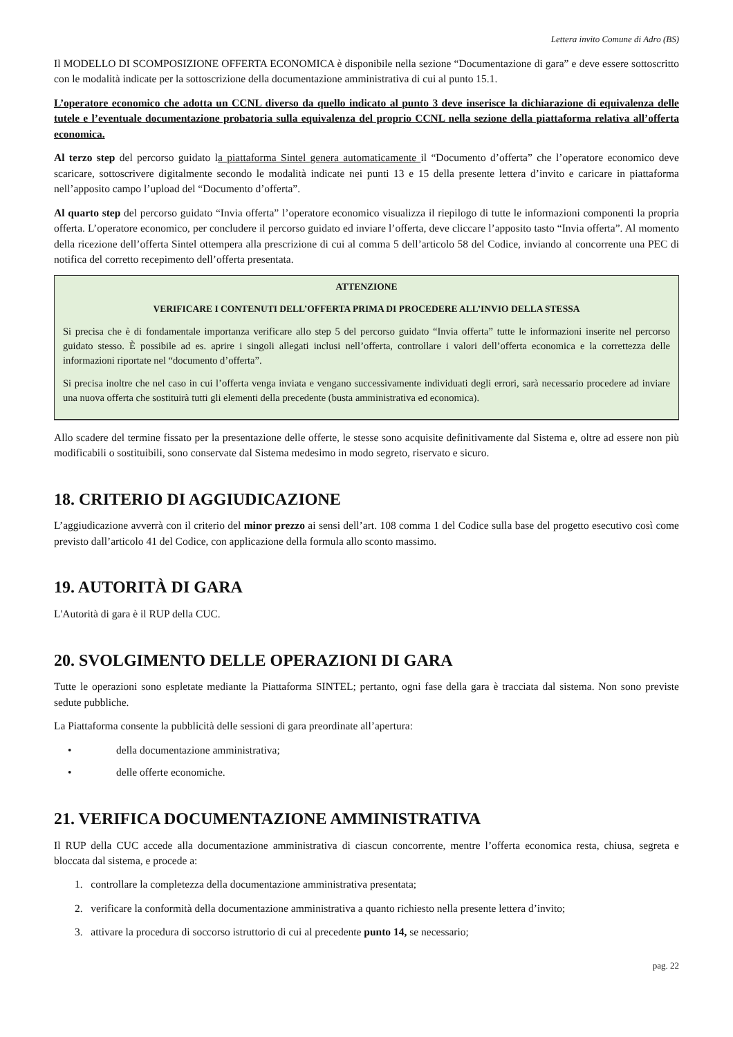Lettera invito Comune di Adro (BS)
Il MODELLO DI SCOMPOSIZIONE OFFERTA ECONOMICA è disponibile nella sezione “Documentazione di gara” e deve essere sottoscritto con le modalità indicate per la sottoscrizione della documentazione amministrativa di cui al punto 15.1.
L’operatore economico che adotta un CCNL diverso da quello indicato al punto 3 deve inserisce la dichiarazione di equivalenza delle tutele e l’eventuale documentazione probatoria sulla equivalenza del proprio CCNL nella sezione della piattaforma relativa all’offerta economica.
Al terzo step del percorso guidato la piattaforma Sintel genera automaticamente il “Documento d’offerta” che l’operatore economico deve scaricare, sottoscrivere digitalmente secondo le modalità indicate nei punti 13 e 15 della presente lettera d’invito e caricare in piattaforma nell’apposito campo l’upload del “Documento d’offerta”.
Al quarto step del percorso guidato “Invia offerta” l’operatore economico visualizza il riepilogo di tutte le informazioni componenti la propria offerta. L’operatore economico, per concludere il percorso guidato ed inviare l’offerta, deve cliccare l’apposito tasto “Invia offerta”. Al momento della ricezione dell’offerta Sintel ottempera alla prescrizione di cui al comma 5 dell’articolo 58 del Codice, inviando al concorrente una PEC di notifica del corretto recepimento dell’offerta presentata.
ATTENZIONE
VERIFICARE I CONTENUTI DELL’OFFERTA PRIMA DI PROCEDERE ALL’INVIO DELLA STESSA
Si precisa che è di fondamentale importanza verificare allo step 5 del percorso guidato “Invia offerta” tutte le informazioni inserite nel percorso guidato stesso. È possibile ad es. aprire i singoli allegati inclusi nell’offerta, controllare i valori dell’offerta economica e la correttezza delle informazioni riportate nel “documento d’offerta”.
Si precisa inoltre che nel caso in cui l’offerta venga inviata e vengano successivamente individuati degli errori, sarà necessario procedere ad inviare una nuova offerta che sostituirà tutti gli elementi della precedente (busta amministrativa ed economica).
Allo scadere del termine fissato per la presentazione delle offerte, le stesse sono acquisite definitivamente dal Sistema e, oltre ad essere non più modificabili o sostituibili, sono conservate dal Sistema medesimo in modo segreto, riservato e sicuro.
18. CRITERIO DI AGGIUDICAZIONE
L’aggiudicazione avverrà con il criterio del minor prezzo ai sensi dell’art. 108 comma 1 del Codice sulla base del progetto esecutivo così come previsto dall’articolo 41 del Codice, con applicazione della formula allo sconto massimo.
19. AUTORITÀ DI GARA
L'Autorità di gara è il RUP della CUC.
20. SVOLGIMENTO DELLE OPERAZIONI DI GARA
Tutte le operazioni sono espletate mediante la Piattaforma SINTEL; pertanto, ogni fase della gara è tracciata dal sistema. Non sono previste sedute pubbliche.
La Piattaforma consente la pubblicità delle sessioni di gara preordinate all’apertura:
• della documentazione amministrativa;
• delle offerte economiche.
21. VERIFICA DOCUMENTAZIONE AMMINISTRATIVA
Il RUP della CUC accede alla documentazione amministrativa di ciascun concorrente, mentre l’offerta economica resta, chiusa, segreta e bloccata dal sistema, e procede a:
1. controllare la completezza della documentazione amministrativa presentata;
2. verificare la conformità della documentazione amministrativa a quanto richiesto nella presente lettera d’invito;
3. attivare la procedura di soccorso istruttorio di cui al precedente punto 14, se necessario;
pag. 22